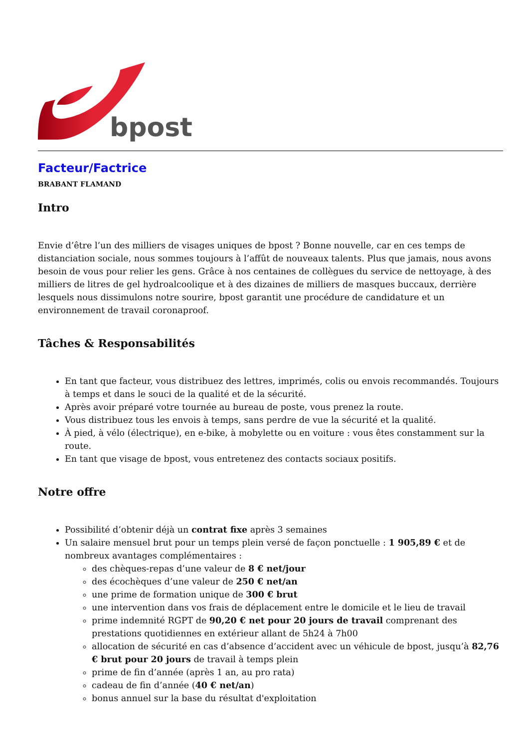bpost
Facteur/Factrice
BRABANT FLAMAND
Intro
Envie d’être l’un des milliers de visages uniques de bpost ? Bonne nouvelle, car en ces temps de distanciation sociale, nous sommes toujours à l’affût de nouveaux talents. Plus que jamais, nous avons besoin de vous pour relier les gens. Grâce à nos centaines de collègues du service de nettoyage, à des milliers de litres de gel hydroalcoolique et à des dizaines de milliers de masques buccaux, derrière lesquels nous dissimulons notre sourire, bpost garantit une procédure de candidature et un environnement de travail coronaproof.
Tâches & Responsabilités
En tant que facteur, vous distribuez des lettres, imprimés, colis ou envois recommandés. Toujours à temps et dans le souci de la qualité et de la sécurité.
Après avoir préparé votre tournée au bureau de poste, vous prenez la route.
Vous distribuez tous les envois à temps, sans perdre de vue la sécurité et la qualité.
À pied, à vélo (électrique), en e-bike, à mobylette ou en voiture : vous êtes constamment sur la route.
En tant que visage de bpost, vous entretenez des contacts sociaux positifs.
Notre offre
Possibilité d’obtenir déjà un contrat fixe après 3 semaines
Un salaire mensuel brut pour un temps plein versé de façon ponctuelle : 1 905,89 € et de nombreux avantages complémentaires :
des chèques-repas d’une valeur de 8 € net/jour
des écochèques d’une valeur de 250 € net/an
une prime de formation unique de 300 € brut
une intervention dans vos frais de déplacement entre le domicile et le lieu de travail
prime indemnité RGPT de 90,20 € net pour 20 jours de travail comprenant des prestations quotidiennes en extérieur allant de 5h24 à 7h00
allocation de sécurité en cas d’absence d’accident avec un véhicule de bpost, jusqu’à 82,76 € brut pour 20 jours de travail à temps plein
prime de fin d’année (après 1 an, au pro rata)
cadeau de fin d’année (40 € net/an)
bonus annuel sur la base du résultat d'exploitation